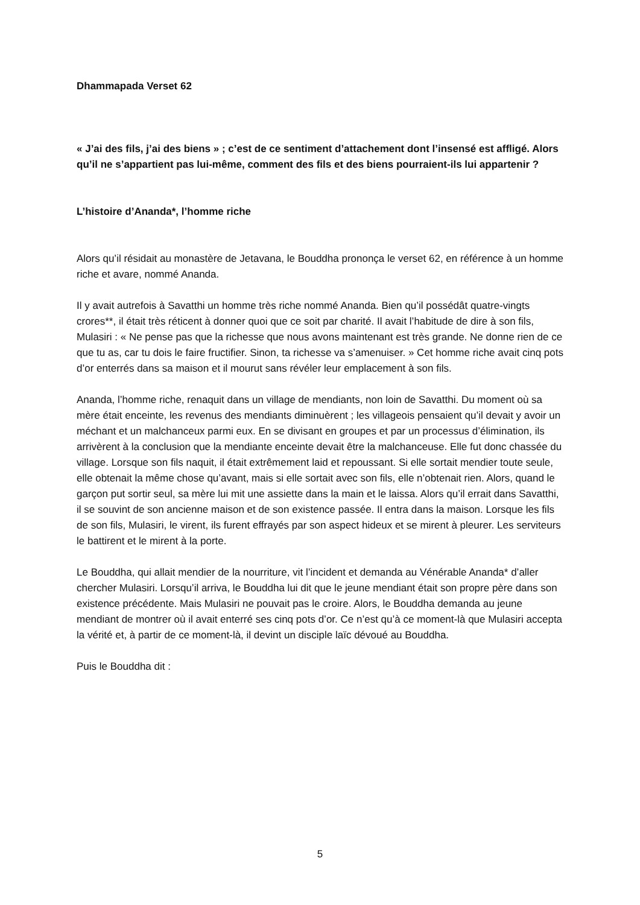Dhammapada Verset 62
« J’ai des fils, j’ai des biens » ; c’est de ce sentiment d’attachement dont l’insensé est affligé. Alors qu’il ne s’appartient pas lui-même, comment des fils et des biens pourraient-ils lui appartenir ?
L’histoire d’Ananda*, l’homme riche
Alors qu’il résidait au monastère de Jetavana, le Bouddha prononça le verset 62, en référence à un homme riche et avare, nommé Ananda.
Il y avait autrefois à Savatthi un homme très riche nommé Ananda. Bien qu’il possédât quatre-vingts crores**, il était très réticent à donner quoi que ce soit par charité. Il avait l’habitude de dire à son fils, Mulasiri : « Ne pense pas que la richesse que nous avons maintenant est très grande. Ne donne rien de ce que tu as, car tu dois le faire fructifier. Sinon, ta richesse va s’amenuiser. » Cet homme riche avait cinq pots d’or enterrés dans sa maison et il mourut sans révéler leur emplacement à son fils.
Ananda, l’homme riche, renaquit dans un village de mendiants, non loin de Savatthi. Du moment où sa mère était enceinte, les revenus des mendiants diminuèrent ; les villageois pensaient qu’il devait y avoir un méchant et un malchanceux parmi eux. En se divisant en groupes et par un processus d’élimination, ils arrivèrent à la conclusion que la mendiante enceinte devait être la malchanceuse. Elle fut donc chassée du village. Lorsque son fils naquit, il était extrêmement laid et repoussant. Si elle sortait mendier toute seule, elle obtenait la même chose qu’avant, mais si elle sortait avec son fils, elle n’obtenait rien. Alors, quand le garçon put sortir seul, sa mère lui mit une assiette dans la main et le laissa. Alors qu’il errait dans Savatthi, il se souvint de son ancienne maison et de son existence passée. Il entra dans la maison. Lorsque les fils de son fils, Mulasiri, le virent, ils furent effrayés par son aspect hideux et se mirent à pleurer. Les serviteurs le battirent et le mirent à la porte.
Le Bouddha, qui allait mendier de la nourriture, vit l’incident et demanda au Vénérable Ananda* d’aller chercher Mulasiri. Lorsqu’il arriva, le Bouddha lui dit que le jeune mendiant était son propre père dans son existence précédente. Mais Mulasiri ne pouvait pas le croire. Alors, le Bouddha demanda au jeune mendiant de montrer où il avait enterré ses cinq pots d’or. Ce n’est qu’à ce moment-là que Mulasiri accepta la vérité et, à partir de ce moment-là, il devint un disciple laïc dévoué au Bouddha.
Puis le Bouddha dit :
5